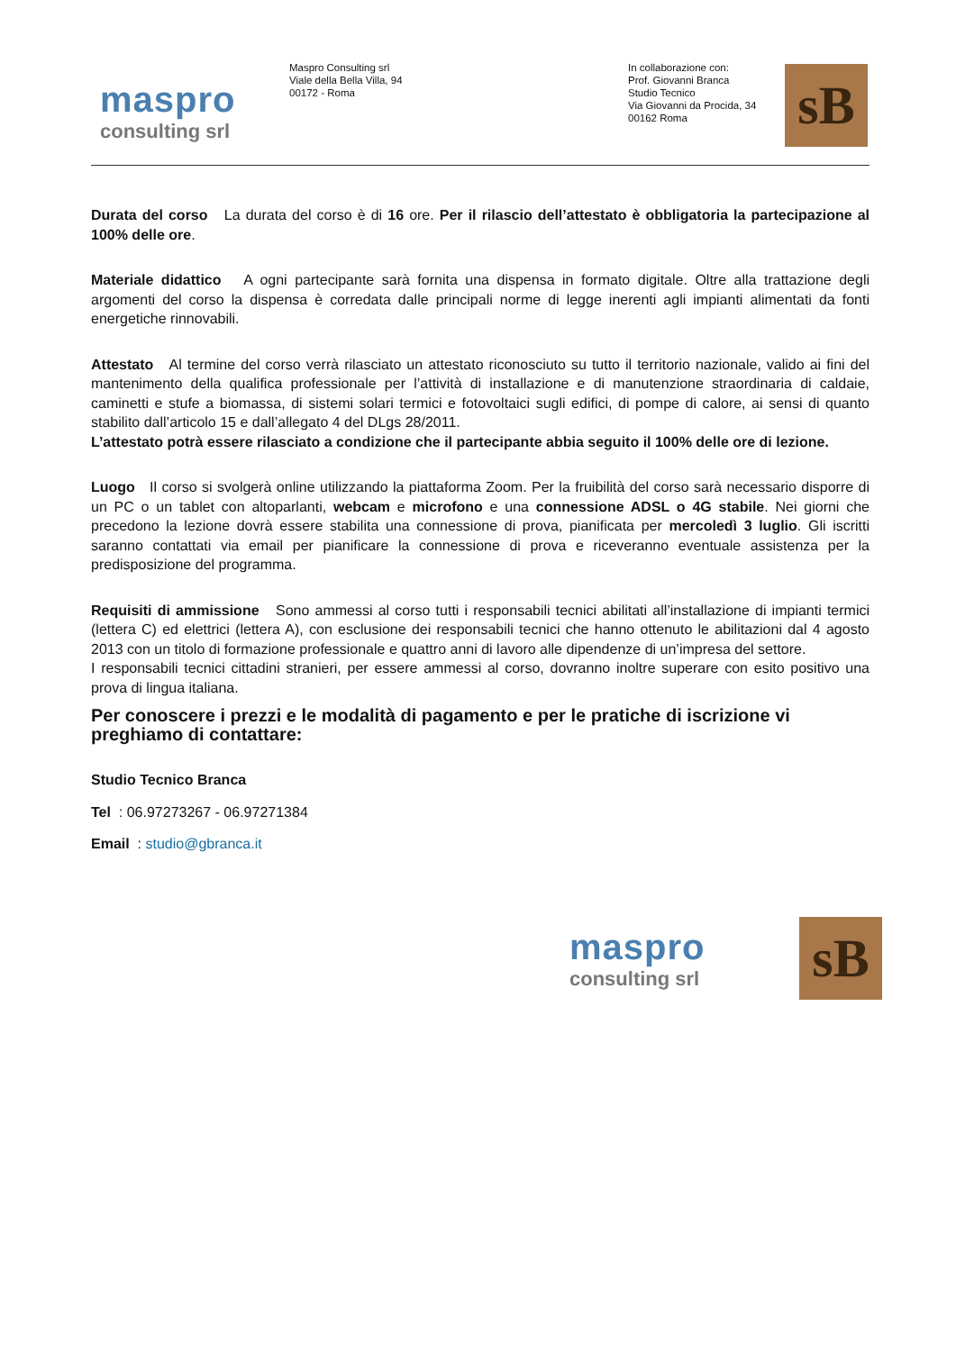maspro
consulting srl
Maspro Consulting srl
Viale della Bella Villa, 94
00172 - Roma
In collaborazione con:
Prof. Giovanni Branca
Studio Tecnico
Via Giovanni da Procida, 34
00162 Roma
sB
Durata del corso La durata del corso è di 16 ore. Per il rilascio dell’attestato è obbligatoria la partecipazione al 100% delle ore.
Materiale didattico A ogni partecipante sarà fornita una dispensa in formato digitale. Oltre alla trattazione degli argomenti del corso la dispensa è corredata dalle principali norme di legge inerenti agli impianti alimentati da fonti energetiche rinnovabili.
Attestato Al termine del corso verrà rilasciato un attestato riconosciuto su tutto il territorio nazionale, valido ai fini del mantenimento della qualifica professionale per l’attività di installazione e di manutenzione straordinaria di caldaie, caminetti e stufe a biomassa, di sistemi solari termici e fotovoltaici sugli edifici, di pompe di calore, ai sensi di quanto stabilito dall’articolo 15 e dall’allegato 4 del DLgs 28/2011.
L’attestato potrà essere rilasciato a condizione che il partecipante abbia seguito il 100% delle ore di lezione.
Luogo Il corso si svolgerà online utilizzando la piattaforma Zoom. Per la fruibilità del corso sarà necessario disporre di un PC o un tablet con altoparlanti, webcam e microfono e una connessione ADSL o 4G stabile. Nei giorni che precedono la lezione dovrà essere stabilita una connessione di prova, pianificata per mercoledì 3 luglio. Gli iscritti saranno contattati via email per pianificare la connessione di prova e riceveranno eventuale assistenza per la predisposizione del programma.
Requisiti di ammissione Sono ammessi al corso tutti i responsabili tecnici abilitati all’installazione di impianti termici (lettera C) ed elettrici (lettera A), con esclusione dei responsabili tecnici che hanno ottenuto le abilitazioni dal 4 agosto 2013 con un titolo di formazione professionale e quattro anni di lavoro alle dipendenze di un’impresa del settore.
I responsabili tecnici cittadini stranieri, per essere ammessi al corso, dovranno inoltre superare con esito positivo una prova di lingua italiana.
Per conoscere i prezzi e le modalità di pagamento e per le pratiche di iscrizione vi preghiamo di contattare:
Studio Tecnico Branca
Tel : 06.97273267 - 06.97271384
Email : studio@gbranca.it
maspro
consulting srl
sB